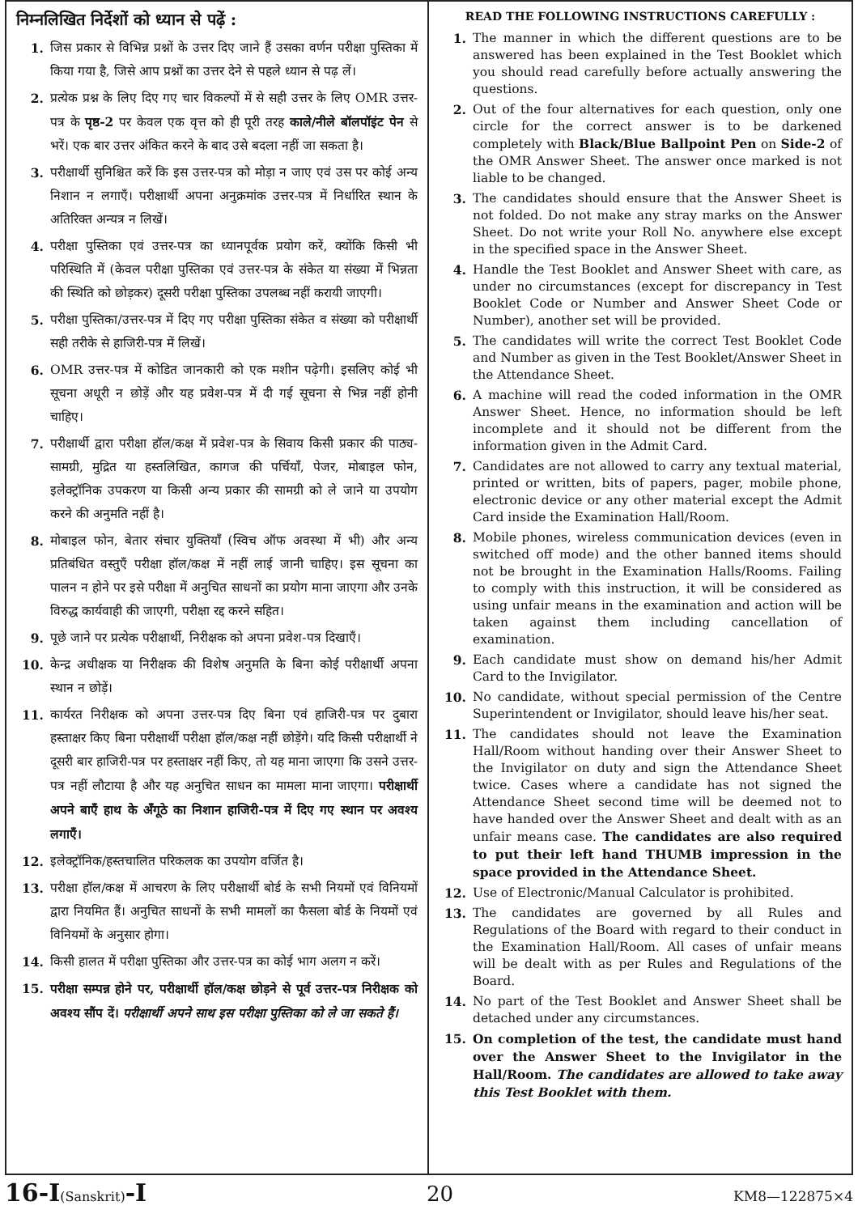निम्नलिखित निर्देशों को ध्यान से पढ़ें :
1. जिस प्रकार से विभिन्न प्रश्नों के उत्तर दिए जाने हैं उसका वर्णन परीक्षा पुस्तिका में किया गया है, जिसे आप प्रश्नों का उत्तर देने से पहले ध्यान से पढ़ लें।
2. प्रत्येक प्रश्न के लिए दिए गए चार विकल्पों में से सही उत्तर के लिए OMR उत्तर-पत्र के पृष्ठ-2 पर केवल एक वृत्त को ही पूरी तरह काले/नीले बॉलपॉइंट पेन से भरें। एक बार उत्तर अंकित करने के बाद उसे बदला नहीं जा सकता है।
3. परीक्षार्थी सुनिश्चित करें कि इस उत्तर-पत्र को मोड़ा न जाए एवं उस पर कोई अन्य निशान न लगाएँ। परीक्षार्थी अपना अनुक्रमांक उत्तर-पत्र में निर्धारित स्थान के अतिरिक्त अन्यत्र न लिखें।
4. परीक्षा पुस्तिका एवं उत्तर-पत्र का ध्यानपूर्वक प्रयोग करें, क्योंकि किसी भी परिस्थिति में (केवल परीक्षा पुस्तिका एवं उत्तर-पत्र के संकेत या संख्या में भिन्नता की स्थिति को छोड़कर) दूसरी परीक्षा पुस्तिका उपलब्ध नहीं करायी जाएगी।
5. परीक्षा पुस्तिका/उत्तर-पत्र में दिए गए परीक्षा पुस्तिका संकेत व संख्या को परीक्षार्थी सही तरीके से हाजिरी-पत्र में लिखें।
6. OMR उत्तर-पत्र में कोडित जानकारी को एक मशीन पढ़ेगी। इसलिए कोई भी सूचना अधूरी न छोड़ें और यह प्रवेश-पत्र में दी गई सूचना से भिन्न नहीं होनी चाहिए।
7. परीक्षार्थी द्वारा परीक्षा हॉल/कक्ष में प्रवेश-पत्र के सिवाय किसी प्रकार की पाठ्य-सामग्री, मुद्रित या हस्तलिखित, कागज की पर्चियाँ, पेजर, मोबाइल फोन, इलेक्ट्रॉनिक उपकरण या किसी अन्य प्रकार की सामग्री को ले जाने या उपयोग करने की अनुमति नहीं है।
8. मोबाइल फोन, बेतार संचार युक्तियाँ (स्विच ऑफ अवस्था में भी) और अन्य प्रतिबंधित वस्तुएँ परीक्षा हॉल/कक्ष में नहीं लाई जानी चाहिए। इस सूचना का पालन न होने पर इसे परीक्षा में अनुचित साधनों का प्रयोग माना जाएगा और उनके विरुद्ध कार्यवाही की जाएगी, परीक्षा रद्द करने सहित।
9. पूछे जाने पर प्रत्येक परीक्षार्थी, निरीक्षक को अपना प्रवेश-पत्र दिखाएँ।
10. केन्द्र अधीक्षक या निरीक्षक की विशेष अनुमति के बिना कोई परीक्षार्थी अपना स्थान न छोड़ें।
11. कार्यरत निरीक्षक को अपना उत्तर-पत्र दिए बिना एवं हाजिरी-पत्र पर दुबारा हस्ताक्षर किए बिना परीक्षार्थी परीक्षा हॉल/कक्ष नहीं छोड़ेंगे। यदि किसी परीक्षार्थी ने दूसरी बार हाजिरी-पत्र पर हस्ताक्षर नहीं किए, तो यह माना जाएगा कि उसने उत्तर-पत्र नहीं लौटाया है और यह अनुचित साधन का मामला माना जाएगा। परीक्षार्थी अपने बाएँ हाथ के अँगूठे का निशान हाजिरी-पत्र में दिए गए स्थान पर अवश्य लगाएँ।
12. इलेक्ट्रॉनिक/हस्तचालित परिकलक का उपयोग वर्जित है।
13. परीक्षा हॉल/कक्ष में आचरण के लिए परीक्षार्थी बोर्ड के सभी नियमों एवं विनियमों द्वारा नियमित हैं। अनुचित साधनों के सभी मामलों का फैसला बोर्ड के नियमों एवं विनियमों के अनुसार होगा।
14. किसी हालत में परीक्षा पुस्तिका और उत्तर-पत्र का कोई भाग अलग न करें।
15. परीक्षा सम्पन्न होने पर, परीक्षार्थी हॉल/कक्ष छोड़ने से पूर्व उत्तर-पत्र निरीक्षक को अवश्य सौंप दें। परीक्षार्थी अपने साथ इस परीक्षा पुस्तिका को ले जा सकते हैं।
READ THE FOLLOWING INSTRUCTIONS CAREFULLY :
1. The manner in which the different questions are to be answered has been explained in the Test Booklet which you should read carefully before actually answering the questions.
2. Out of the four alternatives for each question, only one circle for the correct answer is to be darkened completely with Black/Blue Ballpoint Pen on Side-2 of the OMR Answer Sheet. The answer once marked is not liable to be changed.
3. The candidates should ensure that the Answer Sheet is not folded. Do not make any stray marks on the Answer Sheet. Do not write your Roll No. anywhere else except in the specified space in the Answer Sheet.
4. Handle the Test Booklet and Answer Sheet with care, as under no circumstances (except for discrepancy in Test Booklet Code or Number and Answer Sheet Code or Number), another set will be provided.
5. The candidates will write the correct Test Booklet Code and Number as given in the Test Booklet/Answer Sheet in the Attendance Sheet.
6. A machine will read the coded information in the OMR Answer Sheet. Hence, no information should be left incomplete and it should not be different from the information given in the Admit Card.
7. Candidates are not allowed to carry any textual material, printed or written, bits of papers, pager, mobile phone, electronic device or any other material except the Admit Card inside the Examination Hall/Room.
8. Mobile phones, wireless communication devices (even in switched off mode) and the other banned items should not be brought in the Examination Halls/Rooms. Failing to comply with this instruction, it will be considered as using unfair means in the examination and action will be taken against them including cancellation of examination.
9. Each candidate must show on demand his/her Admit Card to the Invigilator.
10. No candidate, without special permission of the Centre Superintendent or Invigilator, should leave his/her seat.
11. The candidates should not leave the Examination Hall/Room without handing over their Answer Sheet to the Invigilator on duty and sign the Attendance Sheet twice. Cases where a candidate has not signed the Attendance Sheet second time will be deemed not to have handed over the Answer Sheet and dealt with as an unfair means case. The candidates are also required to put their left hand THUMB impression in the space provided in the Attendance Sheet.
12. Use of Electronic/Manual Calculator is prohibited.
13. The candidates are governed by all Rules and Regulations of the Board with regard to their conduct in the Examination Hall/Room. All cases of unfair means will be dealt with as per Rules and Regulations of the Board.
14. No part of the Test Booklet and Answer Sheet shall be detached under any circumstances.
15. On completion of the test, the candidate must hand over the Answer Sheet to the Invigilator in the Hall/Room. The candidates are allowed to take away this Test Booklet with them.
16-I(Sanskrit)-I
20
KM8—122875×4